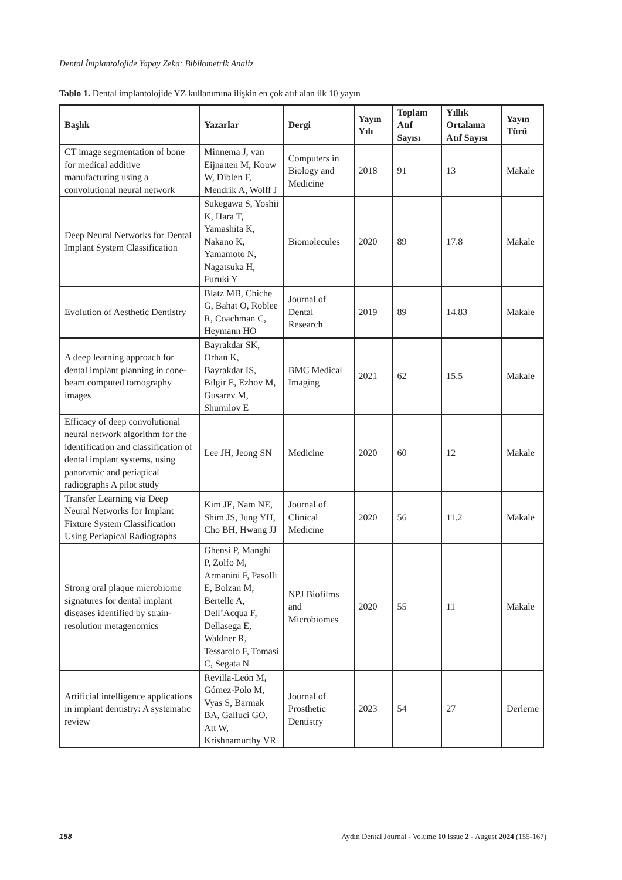Dental İmplantolojide Yapay Zeka: Bibliometrik Analiz
Tablo 1. Dental implantolojide YZ kullanımına ilişkin en çok atıf alan ilk 10 yayın
| Başlık | Yazarlar | Dergi | Yayın Yılı | Toplam Atıf Sayısı | Yıllık Ortalama Atıf Sayısı | Yayın Türü |
| --- | --- | --- | --- | --- | --- | --- |
| CT image segmentation of bone for medical additive manufacturing using a convolutional neural network | Minnema J, van Eijnatten M, Kouw W, Diblen F, Mendrik A, Wolff J | Computers in Biology and Medicine | 2018 | 91 | 13 | Makale |
| Deep Neural Networks for Dental Implant System Classification | Sukegawa S, Yoshii K, Hara T, Yamashita K, Nakano K, Yamamoto N, Nagatsuka H, Furuki Y | Biomolecules | 2020 | 89 | 17.8 | Makale |
| Evolution of Aesthetic Dentistry | Blatz MB, Chiche G, Bahat O, Roblee R, Coachman C, Heymann HO | Journal of Dental Research | 2019 | 89 | 14.83 | Makale |
| A deep learning approach for dental implant planning in cone-beam computed tomography images | Bayrakdar SK, Orhan K, Bayrakdar IS, Bilgir E, Ezhov M, Gusarev M, Shumilov E | BMC Medical Imaging | 2021 | 62 | 15.5 | Makale |
| Efficacy of deep convolutional neural network algorithm for the identification and classification of dental implant systems, using panoramic and periapical radiographs A pilot study | Lee JH, Jeong SN | Medicine | 2020 | 60 | 12 | Makale |
| Transfer Learning via Deep Neural Networks for Implant Fixture System Classification Using Periapical Radiographs | Kim JE, Nam NE, Shim JS, Jung YH, Cho BH, Hwang JJ | Journal of Clinical Medicine | 2020 | 56 | 11.2 | Makale |
| Strong oral plaque microbiome signatures for dental implant diseases identified by strain-resolution metagenomics | Ghensi P, Manghi P, Zolfo M, Armanini F, Pasolli E, Bolzan M, Bertelle A, Dell’Acqua F, Dellasega E, Waldner R, Tessarolo F, Tomasi C, Segata N | NPJ Biofilms and Microbiomes | 2020 | 55 | 11 | Makale |
| Artificial intelligence applications in implant dentistry: A systematic review | Revilla-León M, Gómez-Polo M, Vyas S, Barmak BA, Galluci GO, Att W, Krishnamurthy VR | Journal of Prosthetic Dentistry | 2023 | 54 | 27 | Derleme |
158 Aydın Dental Journal - Volume 10 Issue 2 - August 2024 (155-167)